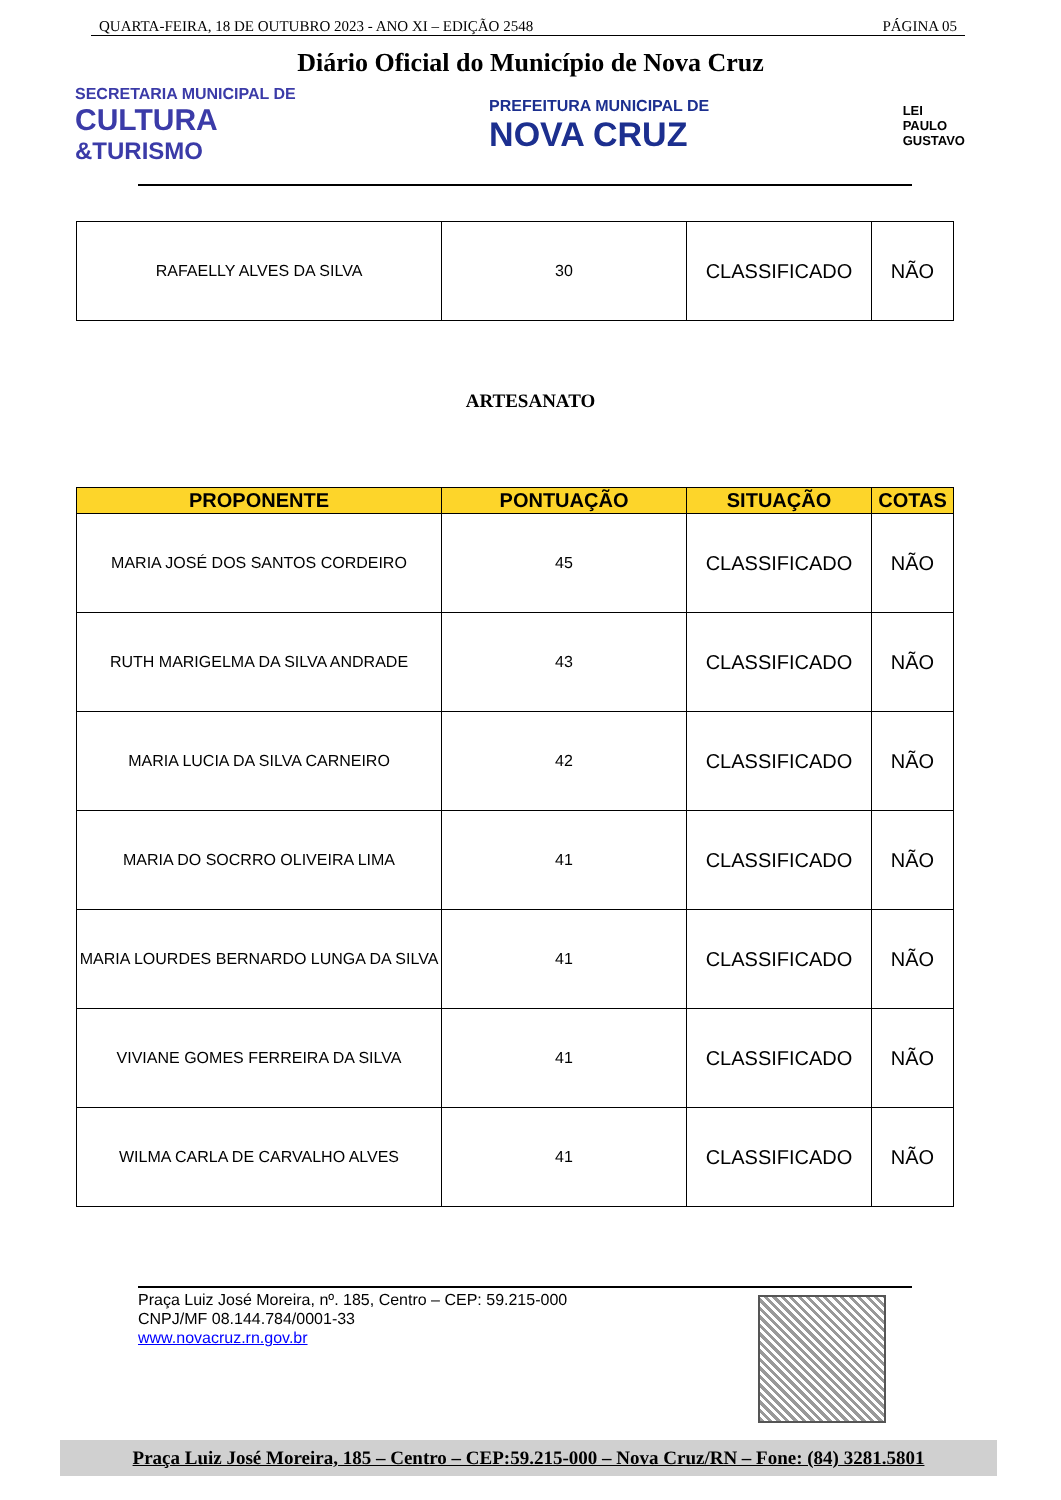QUARTA-FEIRA, 18 DE OUTUBRO 2023 - ANO XI – EDIÇÃO 2548 PÁGINA 05
Diário Oficial do Município de Nova Cruz
SECRETARIA MUNICIPAL DE
CULTURA
&TURISMO
PREFEITURA MUNICIPAL DE
NOVA CRUZ
LEI
PAULO
GUSTAVO
| RAFAELLY ALVES DA SILVA | 30 | CLASSIFICADO | NÃO |
ARTESANATO
| PROPONENTE | PONTUAÇÃO | SITUAÇÃO | COTAS |
| --- | --- | --- | --- |
| MARIA JOSÉ DOS SANTOS CORDEIRO | 45 | CLASSIFICADO | NÃO |
| RUTH MARIGELMA DA SILVA ANDRADE | 43 | CLASSIFICADO | NÃO |
| MARIA LUCIA DA SILVA CARNEIRO | 42 | CLASSIFICADO | NÃO |
| MARIA DO SOCRRO OLIVEIRA LIMA | 41 | CLASSIFICADO | NÃO |
| MARIA LOURDES BERNARDO LUNGA DA SILVA | 41 | CLASSIFICADO | NÃO |
| VIVIANE GOMES FERREIRA DA SILVA | 41 | CLASSIFICADO | NÃO |
| WILMA CARLA DE CARVALHO ALVES | 41 | CLASSIFICADO | NÃO |
Praça Luiz José Moreira, nº. 185, Centro – CEP: 59.215-000
CNPJ/MF 08.144.784/0001-33
www.novacruz.rn.gov.br
Praça Luiz José Moreira, 185 – Centro – CEP:59.215-000 – Nova Cruz/RN – Fone: (84) 3281.5801